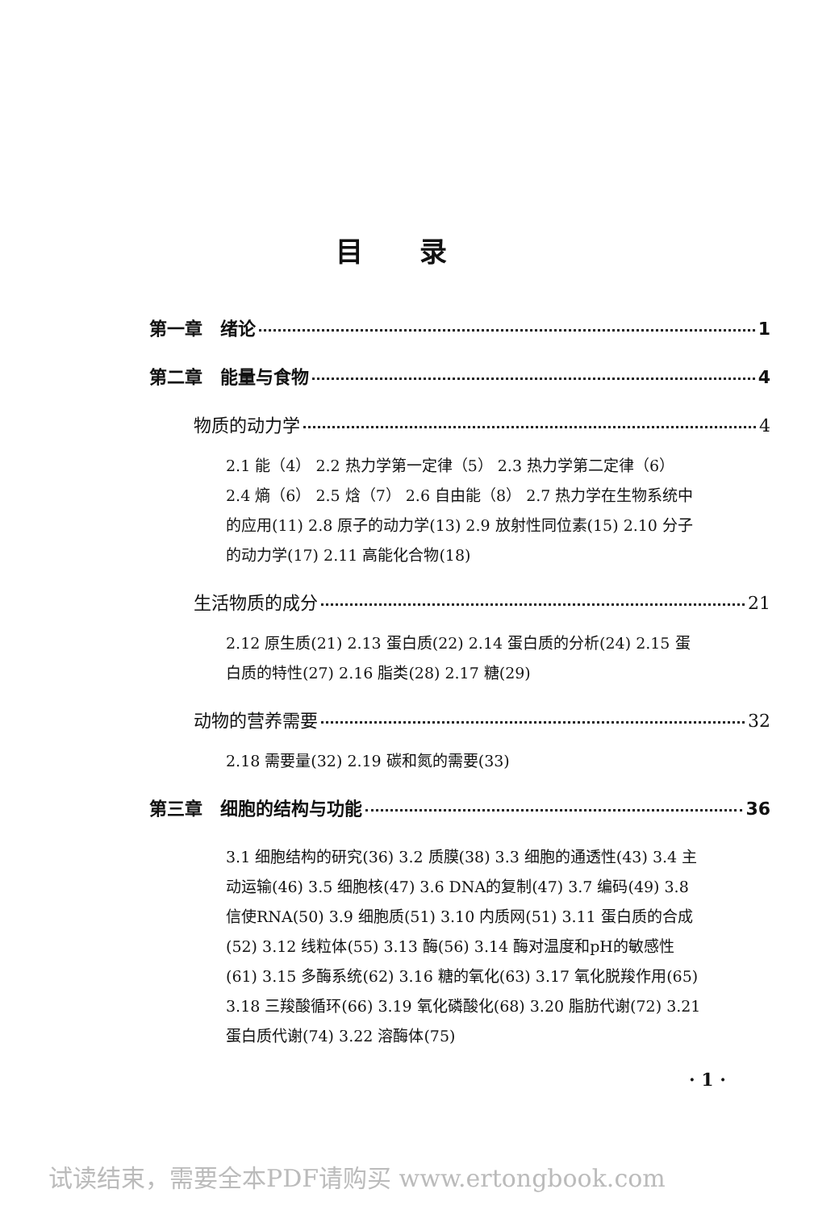目录
第一章　绪论 1
第二章　能量与食物 4
物质的动力学 4
2.1 能（4） 2.2 热力学第一定律（5） 2.3 热力学第二定律（6） 2.4 熵（6） 2.5 焓（7） 2.6 自由能（8） 2.7 热力学在生物系统中的应用(11) 2.8 原子的动力学(13) 2.9 放射性同位素(15) 2.10 分子的动力学(17) 2.11 高能化合物(18)
生活物质的成分 21
2.12 原生质(21) 2.13 蛋白质(22) 2.14 蛋白质的分析(24) 2.15 蛋白质的特性(27) 2.16 脂类(28) 2.17 糖(29)
动物的营养需要 32
2.18 需要量(32) 2.19 碳和氮的需要(33)
第三章　细胞的结构与功能 36
3.1 细胞结构的研究(36) 3.2 质膜(38) 3.3 细胞的通透性(43) 3.4 主动运输(46) 3.5 细胞核(47) 3.6 DNA的复制(47) 3.7 编码(49) 3.8 信使RNA(50) 3.9 细胞质(51) 3.10 内质网(51) 3.11 蛋白质的合成(52) 3.12 线粒体(55) 3.13 酶(56) 3.14 酶对温度和pH的敏感性(61) 3.15 多酶系统(62) 3.16 糖的氧化(63) 3.17 氧化脱羧作用(65) 3.18 三羧酸循环(66) 3.19 氧化磷酸化(68) 3.20 脂肪代谢(72) 3.21 蛋白质代谢(74) 3.22 溶酶体(75)
· 1 ·
试读结束，需要全本PDF请购买 www.ertongbook.com